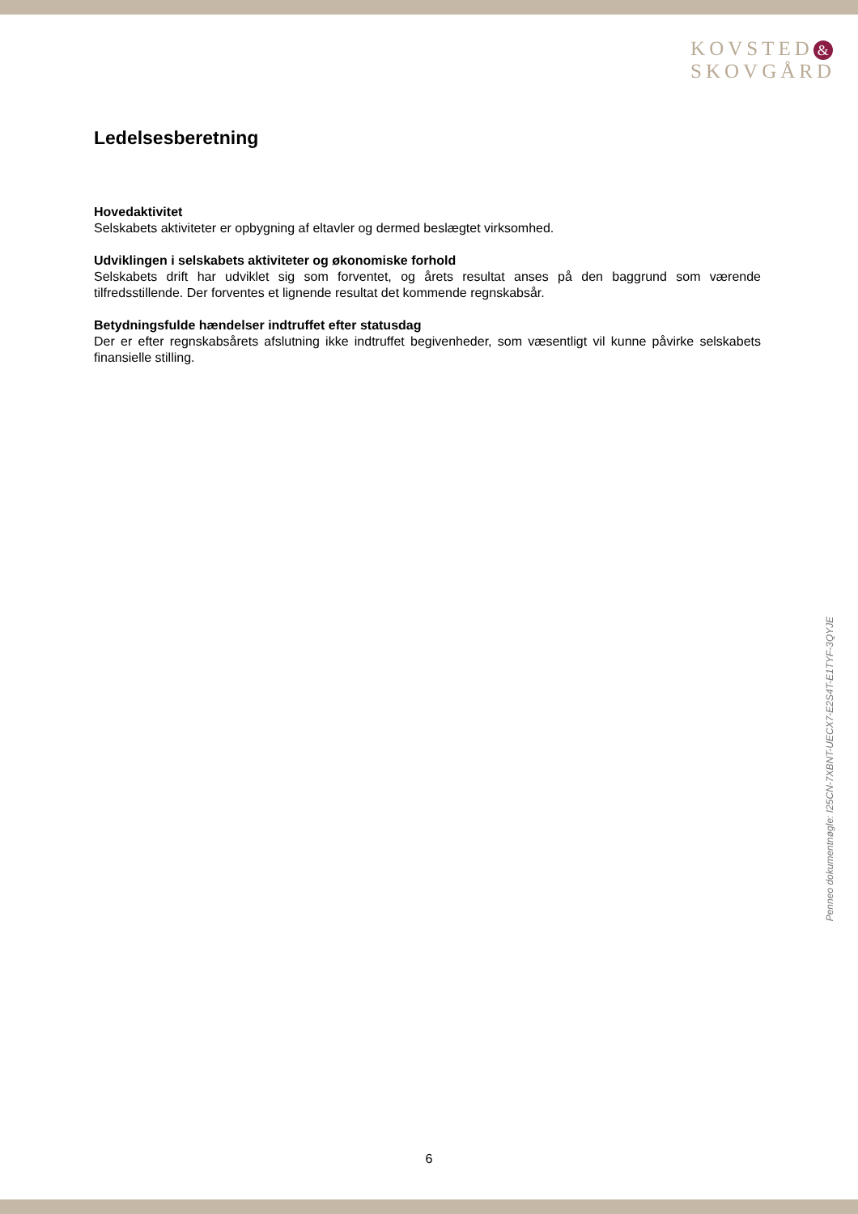KOVSTED &
SKOVGÅRD
Ledelsesberetning
Hovedaktivitet
Selskabets aktiviteter er opbygning af eltavler og dermed beslægtet virksomhed.
Udviklingen i selskabets aktiviteter og økonomiske forhold
Selskabets drift har udviklet sig som forventet, og årets resultat anses på den baggrund som værende tilfredsstillende. Der forventes et lignende resultat det kommende regnskabsår.
Betydningsfulde hændelser indtruffet efter statusdag
Der er efter regnskabsårets afslutning ikke indtruffet begivenheder, som væsentligt vil kunne påvirke selskabets finansielle stilling.
Penneo dokumentnøgle: I25CN-7XBNT-UECX7-E2S4T-E1TYF-3QYJE
6